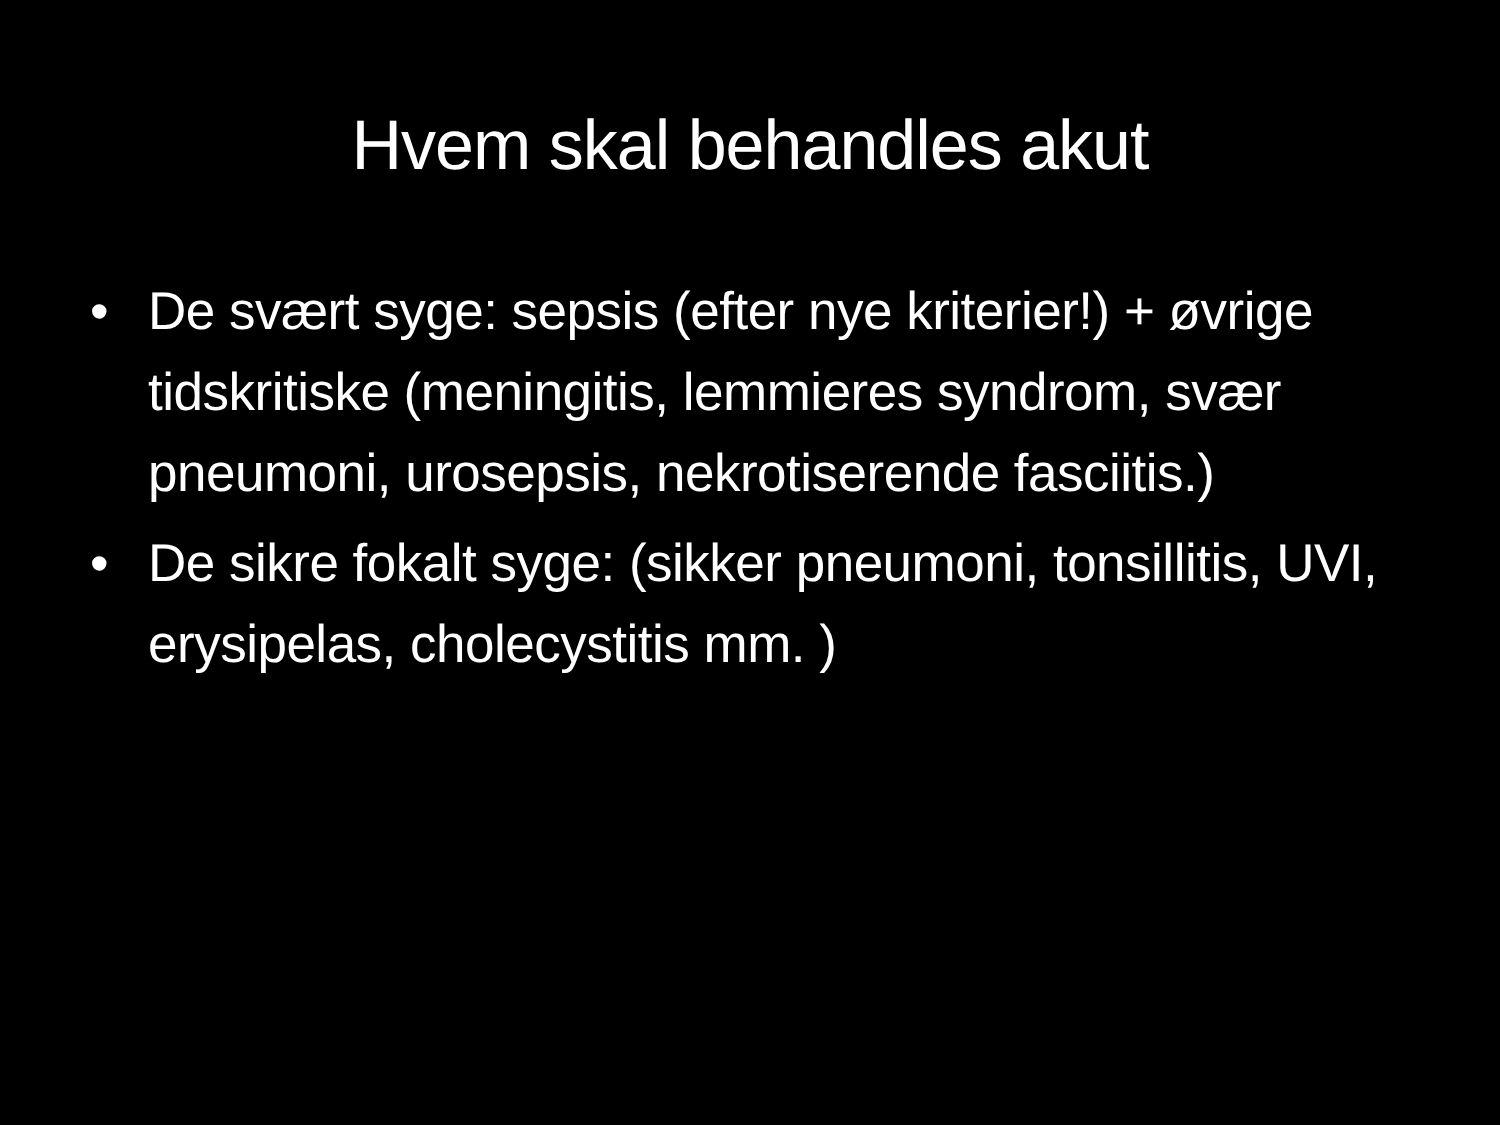Hvem skal behandles akut
• De svært syge: sepsis (efter nye kriterier!) + øvrige tidskritiske (meningitis, lemmieres syndrom, svær pneumoni, urosepsis, nekrotiserende fasciitis.)
• De sikre fokalt syge: (sikker pneumoni, tonsillitis, UVI, erysipelas, cholecystitis mm. )